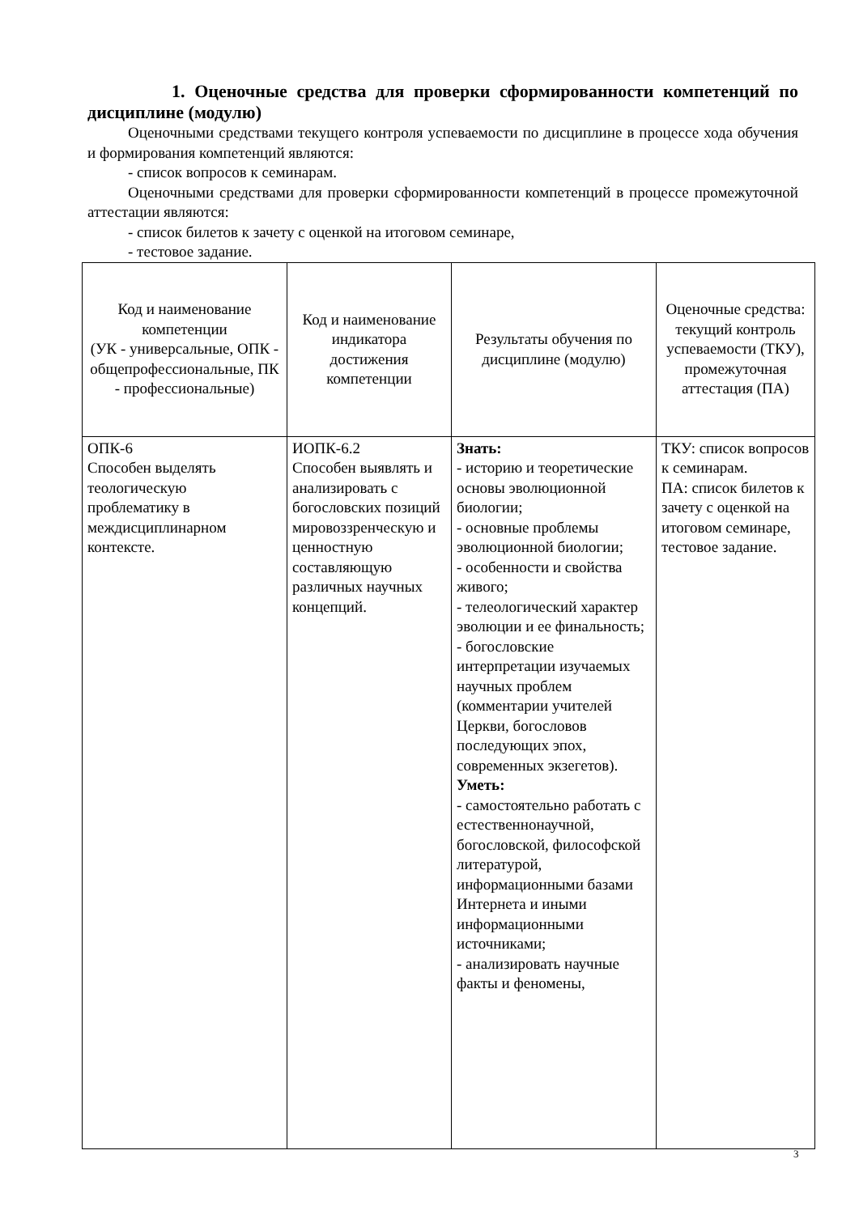1. Оценочные средства для проверки сформированности компетенций по дисциплине (модулю)
Оценочными средствами текущего контроля успеваемости по дисциплине в процессе хода обучения и формирования компетенций являются:
- список вопросов к семинарам.
Оценочными средствами для проверки сформированности компетенций в процессе промежуточной аттестации являются:
- список билетов к зачету с оценкой на итоговом семинаре,
- тестовое задание.
| Код и наименование компетенции (УК - универсальные, ОПК - общепрофессиональные, ПК - профессиональные) | Код и наименование индикатора достижения компетенции | Результаты обучения по дисциплине (модулю) | Оценочные средства: текущий контроль успеваемости (ТКУ), промежуточная аттестация (ПА) |
| ОПК-6 Способен выделять теологическую проблематику в междисциплинарном контексте. | ИОПК-6.2 Способен выявлять и анализировать с богословских позиций мировоззренческую и ценностную составляющую различных научных концепций. | Знать: - историю и теоретические основы эволюционной биологии; - основные проблемы эволюционной биологии; - особенности и свойства живого; - телеологический характер эволюции и ее финальность; - богословские интерпретации изучаемых научных проблем (комментарии учителей Церкви, богословов последующих эпох, современных экзегетов). Уметь: - самостоятельно работать с естественнонаучной, богословской, философской литературой, информационными базами Интернета и иными информационными источниками; - анализировать научные факты и феномены, | ТКУ: список вопросов к семинарам. ПА: список билетов к зачету с оценкой на итоговом семинаре, тестовое задание. |
3